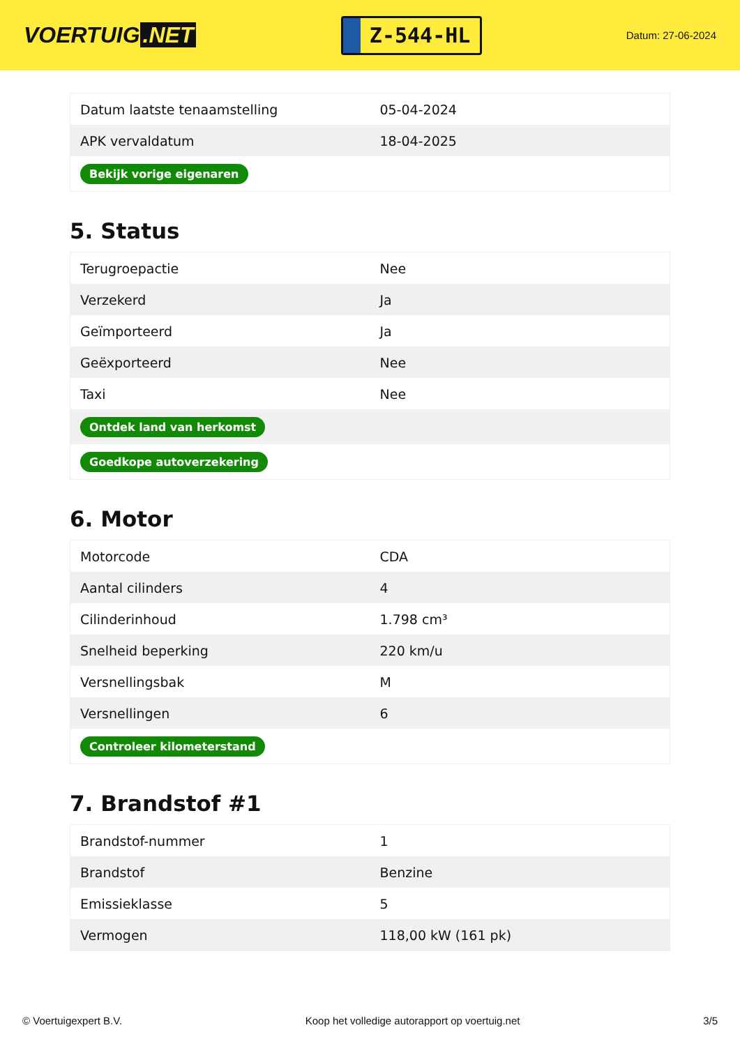VOERTUIG.NET
Z-544-HL
Datum: 27-06-2024
| Datum laatste tenaamstelling | 05-04-2024 |
| APK vervaldatum | 18-04-2025 |
| Bekijk vorige eigenaren | |
5. Status
| Terugroepactie | Nee |
| Verzekerd | Ja |
| Geïmporteerd | Ja |
| Geëxporteerd | Nee |
| Taxi | Nee |
| Ontdek land van herkomst | |
| Goedkope autoverzekering | |
6. Motor
| Motorcode | CDA |
| Aantal cilinders | 4 |
| Cilinderinhoud | 1.798 cm³ |
| Snelheid beperking | 220 km/u |
| Versnellingsbak | M |
| Versnellingen | 6 |
| Controleer kilometerstand | |
7. Brandstof #1
| Brandstof-nummer | 1 |
| Brandstof | Benzine |
| Emissieklasse | 5 |
| Vermogen | 118,00 kW (161 pk) |
© Voertuigexpert B.V. Koop het volledige autorapport op voertuig.net 3/5